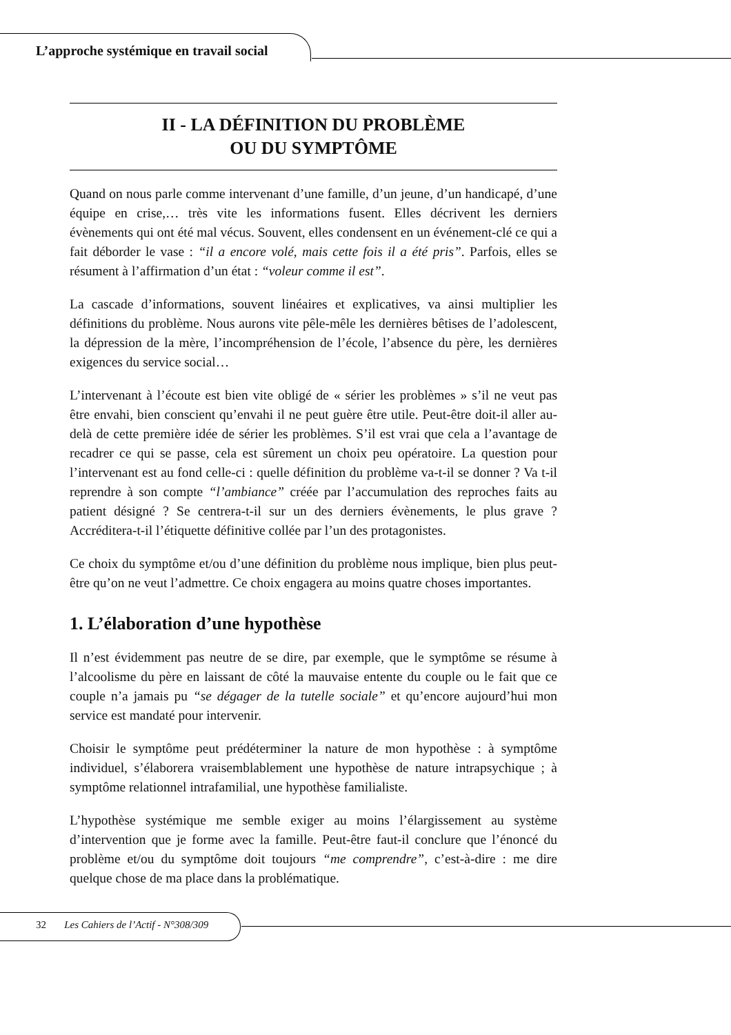L’approche systémique en travail social
II - LA DÉFINITION DU PROBLÈME
OU DU SYMPTÔME
Quand on nous parle comme intervenant d’une famille, d’un jeune, d’un handicapé, d’une équipe en crise,… très vite les informations fusent. Elles décrivent les derniers évènements qui ont été mal vécus. Souvent, elles condensent en un événement-clé ce qui a fait déborder le vase : “il a encore volé, mais cette fois il a été pris”. Parfois, elles se résument à l’affirmation d’un état : “voleur comme il est”.
La cascade d’informations, souvent linéaires et explicatives, va ainsi multiplier les définitions du problème. Nous aurons vite pêle-mêle les dernières bêtises de l’adolescent, la dépression de la mère, l’incompréhension de l’école, l’absence du père, les dernières exigences du service social…
L’intervenant à l’écoute est bien vite obligé de « sérier les problèmes » s’il ne veut pas être envahi, bien conscient qu’envahi il ne peut guère être utile. Peut-être doit-il aller au-delà de cette première idée de sérier les problèmes. S’il est vrai que cela a l’avantage de recadrer ce qui se passe, cela est sûrement un choix peu opératoire. La question pour l’intervenant est au fond celle-ci : quelle définition du problème va-t-il se donner ? Va t-il reprendre à son compte “l’ambiance” créée par l’accumulation des reproches faits au patient désigné ? Se centrera-t-il sur un des derniers évènements, le plus grave ? Accréditera-t-il l’étiquette définitive collée par l’un des protagonistes.
Ce choix du symptôme et/ou d’une définition du problème nous implique, bien plus peut-être qu’on ne veut l’admettre. Ce choix engagera au moins quatre choses importantes.
1. L’élaboration d’une hypothèse
Il n’est évidemment pas neutre de se dire, par exemple, que le symptôme se résume à l’alcoolisme du père en laissant de côté la mauvaise entente du couple ou le fait que ce couple n’a jamais pu “se dégager de la tutelle sociale” et qu’encore aujourd’hui mon service est mandaté pour intervenir.
Choisir le symptôme peut prédéterminer la nature de mon hypothèse : à symptôme individuel, s’élaborera vraisemblablement une hypothèse de nature intrapsychique ; à symptôme relationnel intrafamilial, une hypothèse familialiste.
L’hypothèse systémique me semble exiger au moins l’élargissement au système d’intervention que je forme avec la famille. Peut-être faut-il conclure que l’énoncé du problème et/ou du symptôme doit toujours “me comprendre”, c’est-à-dire : me dire quelque chose de ma place dans la problématique.
32 Les Cahiers de l’Actif - N°308/309